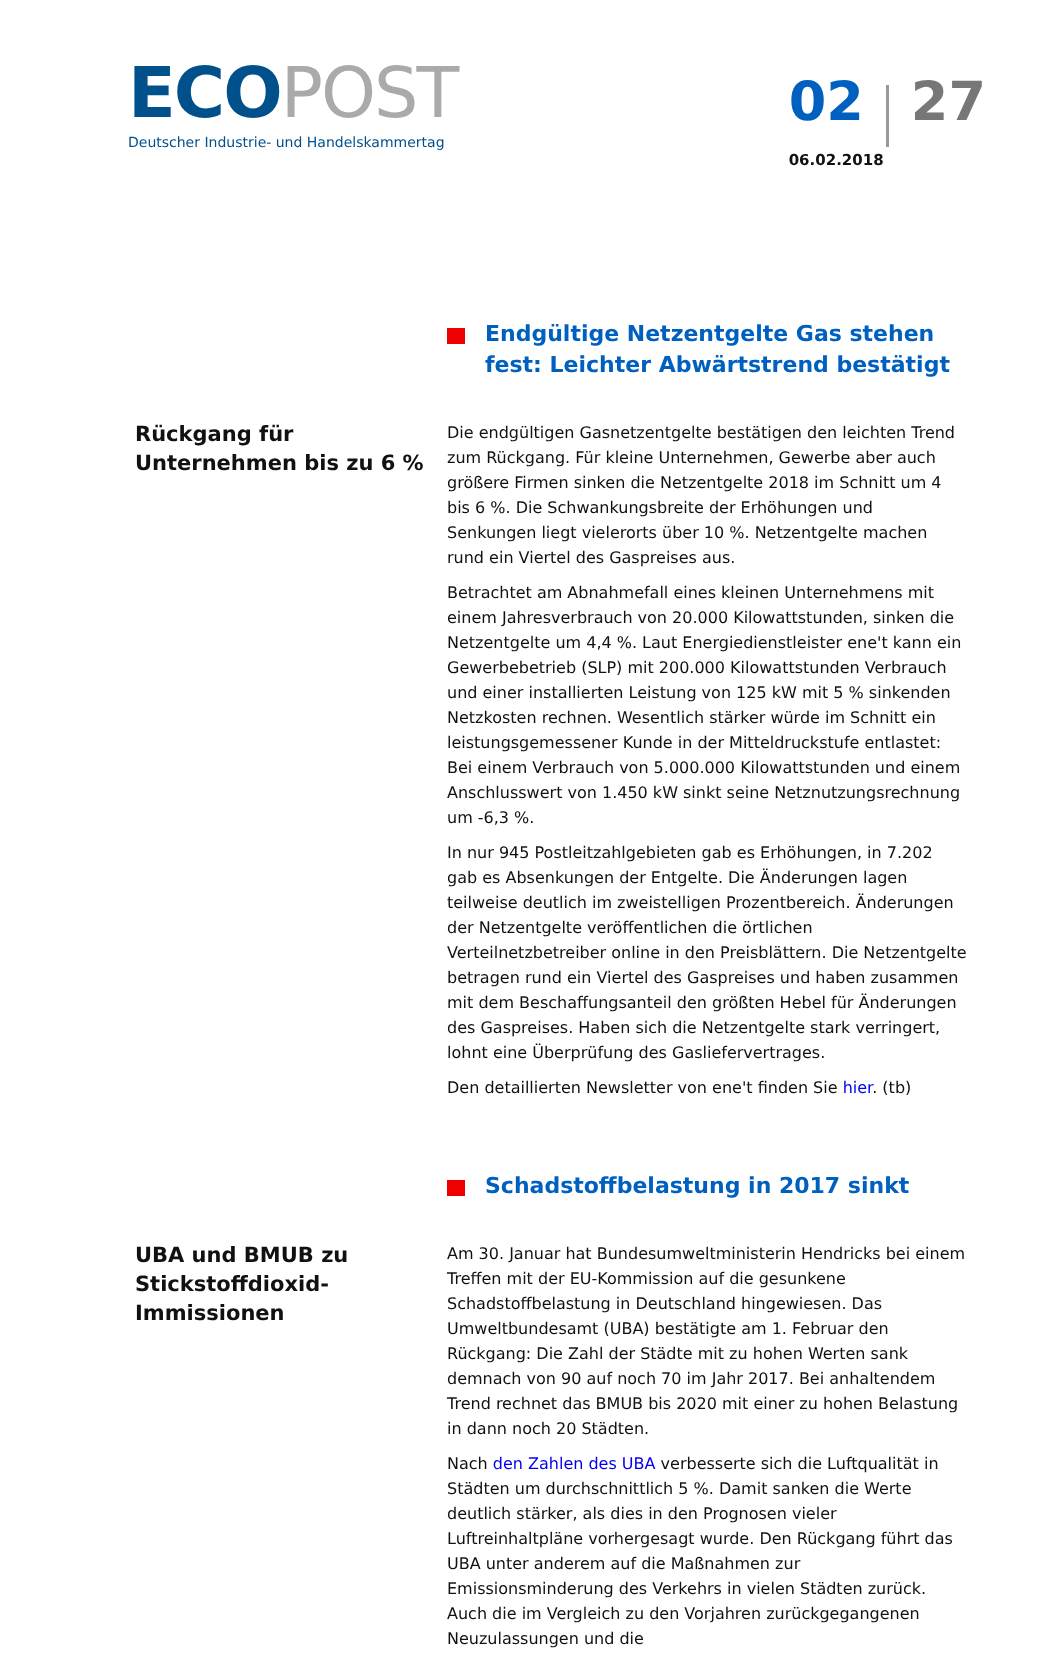ECO POST
Deutscher Industrie- und Handelskammertag
02 27
06.02.2018
Endgültige Netzentgelte Gas stehen fest: Leichter Abwärtstrend bestätigt
Rückgang für Unternehmen bis zu 6 %
Die endgültigen Gasnetzentgelte bestätigen den leichten Trend zum Rückgang. Für kleine Unternehmen, Gewerbe aber auch größere Firmen sinken die Netzentgelte 2018 im Schnitt um 4 bis 6 %. Die Schwankungsbreite der Erhöhungen und Senkungen liegt vielerorts über 10 %. Netzentgelte machen rund ein Viertel des Gaspreises aus.
Betrachtet am Abnahmefall eines kleinen Unternehmens mit einem Jahresverbrauch von 20.000 Kilowattstunden, sinken die Netzentgelte um 4,4 %. Laut Energiedienstleister ene't kann ein Gewerbebetrieb (SLP) mit 200.000 Kilowattstunden Verbrauch und einer installierten Leistung von 125 kW mit 5 % sinkenden Netzkosten rechnen. Wesentlich stärker würde im Schnitt ein leistungsgemessener Kunde in der Mitteldruckstufe entlastet: Bei einem Verbrauch von 5.000.000 Kilowattstunden und einem Anschlusswert von 1.450 kW sinkt seine Netznutzungsrechnung um -6,3 %.
In nur 945 Postleitzahlgebieten gab es Erhöhungen, in 7.202 gab es Absenkungen der Entgelte. Die Änderungen lagen teilweise deutlich im zweistelligen Prozentbereich. Änderungen der Netzentgelte veröffentlichen die örtlichen Verteilnetzbetreiber online in den Preisblättern. Die Netzentgelte betragen rund ein Viertel des Gaspreises und haben zusammen mit dem Beschaffungsanteil den größten Hebel für Änderungen des Gaspreises. Haben sich die Netzentgelte stark verringert, lohnt eine Überprüfung des Gasliefervertrages.
Den detaillierten Newsletter von ene't finden Sie hier. (tb)
Schadstoffbelastung in 2017 sinkt
UBA und BMUB zu Stickstoffdioxid-Immissionen
Am 30. Januar hat Bundesumweltministerin Hendricks bei einem Treffen mit der EU-Kommission auf die gesunkene Schadstoffbelastung in Deutschland hingewiesen. Das Umweltbundesamt (UBA) bestätigte am 1. Februar den Rückgang: Die Zahl der Städte mit zu hohen Werten sank demnach von 90 auf noch 70 im Jahr 2017. Bei anhaltendem Trend rechnet das BMUB bis 2020 mit einer zu hohen Belastung in dann noch 20 Städten.
Nach den Zahlen des UBA verbesserte sich die Luftqualität in Städten um durchschnittlich 5 %. Damit sanken die Werte deutlich stärker, als dies in den Prognosen vieler Luftreinhaltpläne vorhergesagt wurde. Den Rückgang führt das UBA unter anderem auf die Maßnahmen zur Emissionsminderung des Verkehrs in vielen Städten zurück. Auch die im Vergleich zu den Vorjahren zurückgegangenen Neuzulassungen und die